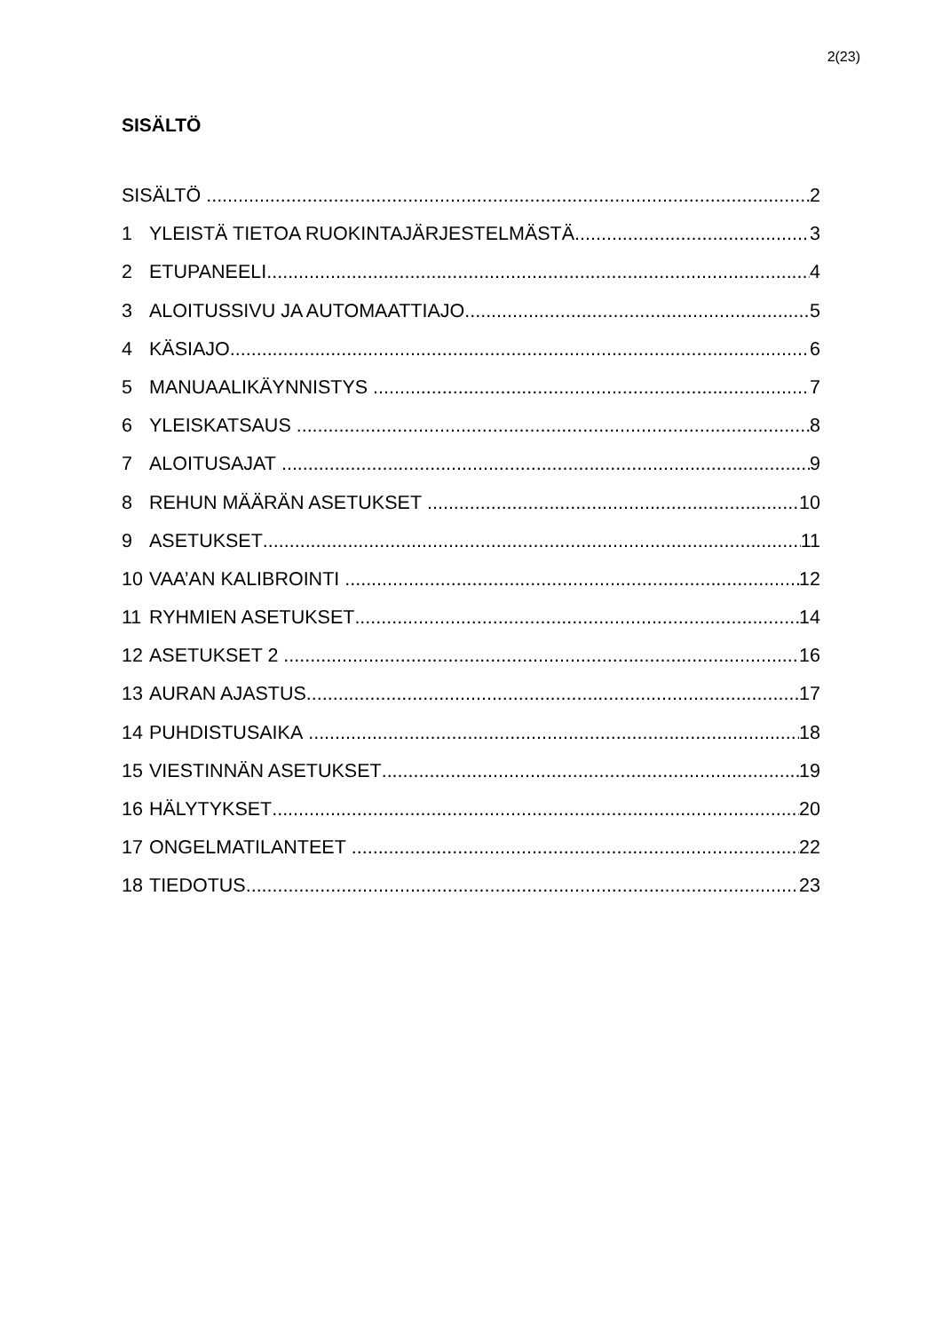2(23)
SISÄLTÖ
SISÄLTÖ 2
1 YLEISTÄ TIETOA RUOKINTAJÄRJESTELMÄSTÄ 3
2 ETUPANEELI 4
3 ALOITUSSIVU JA AUTOMAATTIAJO 5
4 KÄSIAJO 6
5 MANUAALIKÄYNNISTYS 7
6 YLEISKATSAUS 8
7 ALOITUSAJAT 9
8 REHUN MÄÄRÄN ASETUKSET 10
9 ASETUKSET 11
10 VAA’AN KALIBROINTI 12
11 RYHMIEN ASETUKSET 14
12 ASETUKSET 2 16
13 AURAN AJASTUS 17
14 PUHDISTUSAIKA 18
15 VIESTINNÄN ASETUKSET 19
16 HÄLYTYKSET 20
17 ONGELMATILANTEET 22
18 TIEDOTUS 23